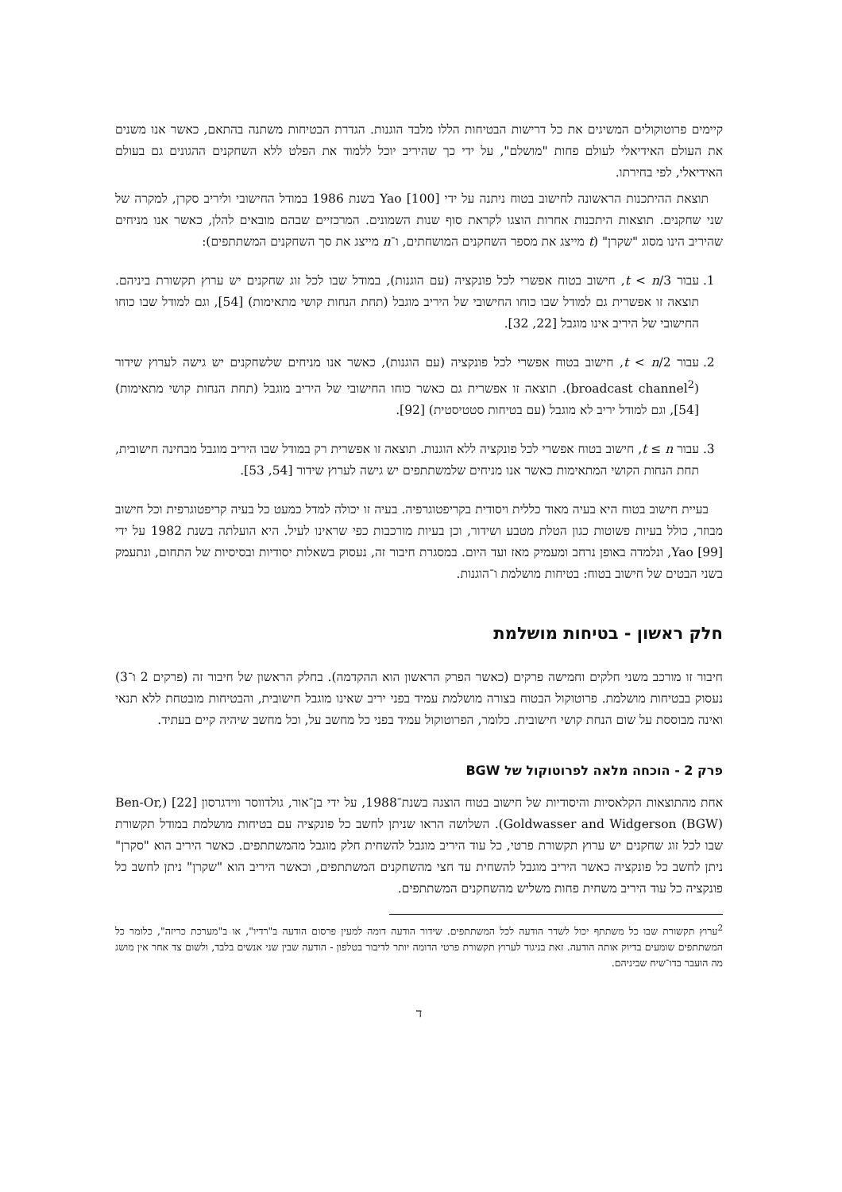קיימים פרוטוקולים המשיגים את כל דרישות הבטיחות הללו מלבד הוגנות. הגדרת הבטיחות משתנה בהתאם, כאשר אנו משנים את העולם האידיאלי לעולם פחות "מושלם", על ידי כך שהיריב יוכל ללמוד את הפלט ללא השחקנים ההגונים גם בעולם האידיאלי, לפי בחירתו.
תוצאת ההיתכנות הראשונה לחישוב בטוח ניתנה על ידי Yao [100] בשנת 1986 במודל החישובי וליריב סקרן, למקרה של שני שחקנים. תוצאות היתכנות אחרות הוצגו לקראת סוף שנות השמונים. המרכזיים שבהם מובאים להלן, כאשר אנו מניחים שהיריב הינו מסוג "שקרן" (t מייצג את מספר השחקנים המושחתים, ו־n מייצג את סך השחקנים המשתתפים):
1. עבור t < n/3, חישוב בטוח אפשרי לכל פונקציה (עם הוגנות), במודל שבו לכל זוג שחקנים יש ערוץ תקשורת ביניהם. תוצאה זו אפשרית גם למודל שבו כוחו החישובי של היריב מוגבל (תחת הנחות קושי מתאימות) [54], וגם למודל שבו כוחו החישובי של היריב אינו מוגבל [22, 32].
2. עבור t < n/2, חישוב בטוח אפשרי לכל פונקציה (עם הוגנות), כאשר אנו מניחים שלשחקנים יש גישה לערוץ שידור (broadcast channel<sup>2</sup>). תוצאה זו אפשרית גם כאשר כוחו החישובי של היריב מוגבל (תחת הנחות קושי מתאימות) [54], וגם למודל יריב לא מוגבל (עם בטיחות סטטיסטית) [92].
3. עבור t ≤ n, חישוב בטוח אפשרי לכל פונקציה ללא הוגנות. תוצאה זו אפשרית רק במודל שבו היריב מוגבל מבחינה חישובית, תחת הנחות הקושי המתאימות כאשר אנו מניחים שלמשתתפים יש גישה לערוץ שידור [54, 53].
בעיית חישוב בטוח היא בעיה מאוד כללית ויסודית בקריפטוגרפיה. בעיה זו יכולה למדל כמעט כל בעיה קריפטוגרפית וכל חישוב מבוזר, כולל בעיות פשוטות כגון הטלת מטבע ושידור, וכן בעיות מורכבות כפי שראינו לעיל. היא הועלתה בשנת 1982 על ידי Yao [99], ונלמדה באופן נרחב ומעמיק מאז ועד היום. במסגרת חיבור זה, נעסוק בשאלות יסודיות ובסיסיות של התחום, ונתעמק בשני הבטים של חישוב בטוח: בטיחות מושלמת ו־הוגנות.
חלק ראשון - בטיחות מושלמת
חיבור זו מורכב משני חלקים וחמישה פרקים (כאשר הפרק הראשון הוא ההקדמה). בחלק הראשון של חיבור זה (פרקים 2 ו־3) נעסוק בבטיחות מושלמת. פרוטוקול הבטוח בצורה מושלמת עמיד בפני יריב שאינו מוגבל חישובית, והבטיחות מובטחת ללא תנאי ואינה מבוססת על שום הנחת קושי חישובית. כלומר, הפרוטוקול עמיד בפני כל מחשב על, וכל מחשב שיהיה קיים בעתיד.
פרק 2 - הוכחה מלאה לפרוטוקול של BGW
אחת מהתוצאות הקלאסיות והיסודיות של חישוב בטוח הוצגה בשנת־1988, על ידי בן־אור, גולדווסר ווידגרסון [22] (Ben-Or, Goldwasser and Widgerson (BGW)). השלושה הראו שניתן לחשב כל פונקציה עם בטיחות מושלמת במודל תקשורת שבו לכל זוג שחקנים יש ערוץ תקשורת פרטי, כל עוד היריב מוגבל להשחית חלק מוגבל מהמשתתפים. כאשר היריב הוא "סקרן" ניתן לחשב כל פונקציה כאשר היריב מוגבל להשחית עד חצי מהשחקנים המשתתפים, וכאשר היריב הוא "שקרן" ניתן לחשב כל פונקציה כל עוד היריב משחית פחות משליש מהשחקנים המשתתפים.
<sup>2</sup> ערוץ תקשורת שבו כל משתתף יכול לשדר הודעה לכל המשתתפים. שידור הודעה דומה למעין פרסום הודעה ב"רדיו", או ב"מערכת כריזה", כלומר כל המשתתפים שומעים בדיוק אותה הודעה. זאת בניגוד לערוץ תקשורת פרטי הדומה יותר לדיבור בטלפון - הודעה שבין שני אנשים בלבד, ולשום צד אחר אין מושג מה הועבר בדו־שיח שביניהם.
ד